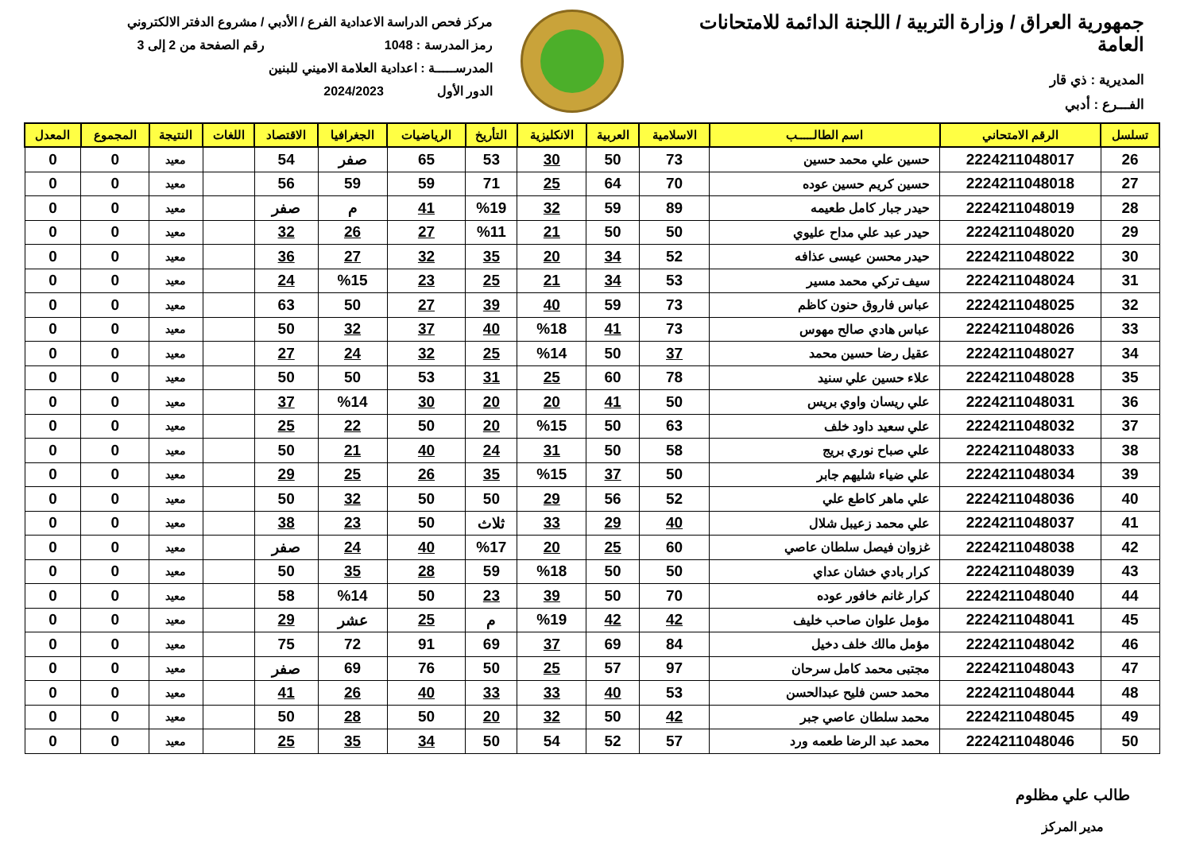جمهورية العراق / وزارة التربية / اللجنة الدائمة للامتحانات العامة
المديرية : ذي قار
الفـــرع : أدبي
مركز فحص الدراسة الاعدادية الفرع / الأدبي / مشروع الدفتر الالكتروني
رمز المدرسة : 1048 رقم الصفحة من 2 إلى 3
المدرســـــة : اعدادية العلامة الاميني للبنين
الدور الأول 2024/2023
| تسلسل | الرقم الامتحاني | اسم الطالـــــب | الاسلامية | العربية | الانكليزية | التأريخ | الرياضيات | الجغرافيا | الاقتصاد | اللغات | النتيجة | المجموع | المعدل |
| --- | --- | --- | --- | --- | --- | --- | --- | --- | --- | --- | --- | --- | --- |
| 26 | 2224211048017 | حسين علي محمد حسين | 73 | 50 | 30 | 53 | 65 | صفر | 54 | | معيد | 0 | 0 |
| 27 | 2224211048018 | حسين كريم حسين عوده | 70 | 64 | 25 | 71 | 59 | 59 | 56 | | معيد | 0 | 0 |
| 28 | 2224211048019 | حيدر جبار كامل طعيمه | 89 | 59 | 32 | %19 | 41 | م | صفر | | معيد | 0 | 0 |
| 29 | 2224211048020 | حيدر عبد علي مداح عليوي | 50 | 50 | 21 | %11 | 27 | 26 | 32 | | معيد | 0 | 0 |
| 30 | 2224211048022 | حيدر محسن عيسى عذافه | 52 | 34 | 20 | 35 | 32 | 27 | 36 | | معيد | 0 | 0 |
| 31 | 2224211048024 | سيف تركي محمد مسير | 53 | 34 | 21 | 25 | 23 | %15 | 24 | | معيد | 0 | 0 |
| 32 | 2224211048025 | عباس فاروق حنون كاظم | 73 | 59 | 40 | 39 | 27 | 50 | 63 | | معيد | 0 | 0 |
| 33 | 2224211048026 | عباس هادي صالح مهوس | 73 | 41 | %18 | 40 | 37 | 32 | 50 | | معيد | 0 | 0 |
| 34 | 2224211048027 | عقيل رضا حسين محمد | 37 | 50 | %14 | 25 | 32 | 24 | 27 | | معيد | 0 | 0 |
| 35 | 2224211048028 | علاء حسين علي سنيد | 78 | 60 | 25 | 31 | 53 | 50 | 50 | | معيد | 0 | 0 |
| 36 | 2224211048031 | علي ريسان واوي بريس | 50 | 41 | 20 | 20 | 30 | %14 | 37 | | معيد | 0 | 0 |
| 37 | 2224211048032 | علي سعيد داود خلف | 63 | 50 | %15 | 20 | 50 | 22 | 25 | | معيد | 0 | 0 |
| 38 | 2224211048033 | علي صباح نوري بريج | 58 | 50 | 31 | 24 | 40 | 21 | 50 | | معيد | 0 | 0 |
| 39 | 2224211048034 | علي ضياء شليهم جابر | 50 | 37 | %15 | 35 | 26 | 25 | 29 | | معيد | 0 | 0 |
| 40 | 2224211048036 | علي ماهر كاطع علي | 52 | 56 | 29 | 50 | 50 | 32 | 50 | | معيد | 0 | 0 |
| 41 | 2224211048037 | علي محمد زعيبل شلال | 40 | 29 | 33 | ثلاث | 50 | 23 | 38 | | معيد | 0 | 0 |
| 42 | 2224211048038 | غزوان فيصل سلطان عاصي | 60 | 25 | 20 | %17 | 40 | 24 | صفر | | معيد | 0 | 0 |
| 43 | 2224211048039 | كرار بادي خشان عداي | 50 | 50 | %18 | 59 | 28 | 35 | 50 | | معيد | 0 | 0 |
| 44 | 2224211048040 | كرار غانم خافور عوده | 70 | 50 | 39 | 23 | 50 | %14 | 58 | | معيد | 0 | 0 |
| 45 | 2224211048041 | مؤمل علوان صاحب خليف | 42 | 42 | %19 | م | 25 | عشر | 29 | | معيد | 0 | 0 |
| 46 | 2224211048042 | مؤمل مالك خلف دخيل | 84 | 69 | 37 | 69 | 91 | 72 | 75 | | معيد | 0 | 0 |
| 47 | 2224211048043 | مجتبى محمد كامل سرحان | 97 | 57 | 25 | 50 | 76 | 69 | صفر | | معيد | 0 | 0 |
| 48 | 2224211048044 | محمد حسن فليح عبدالحسن | 53 | 40 | 33 | 33 | 40 | 26 | 41 | | معيد | 0 | 0 |
| 49 | 2224211048045 | محمد سلطان عاصي جبر | 42 | 50 | 32 | 20 | 50 | 28 | 50 | | معيد | 0 | 0 |
| 50 | 2224211048046 | محمد عبد الرضا طعمه ورد | 57 | 52 | 54 | 50 | 34 | 35 | 25 | | معيد | 0 | 0 |
طالب علي مظلوم
مدير المركز